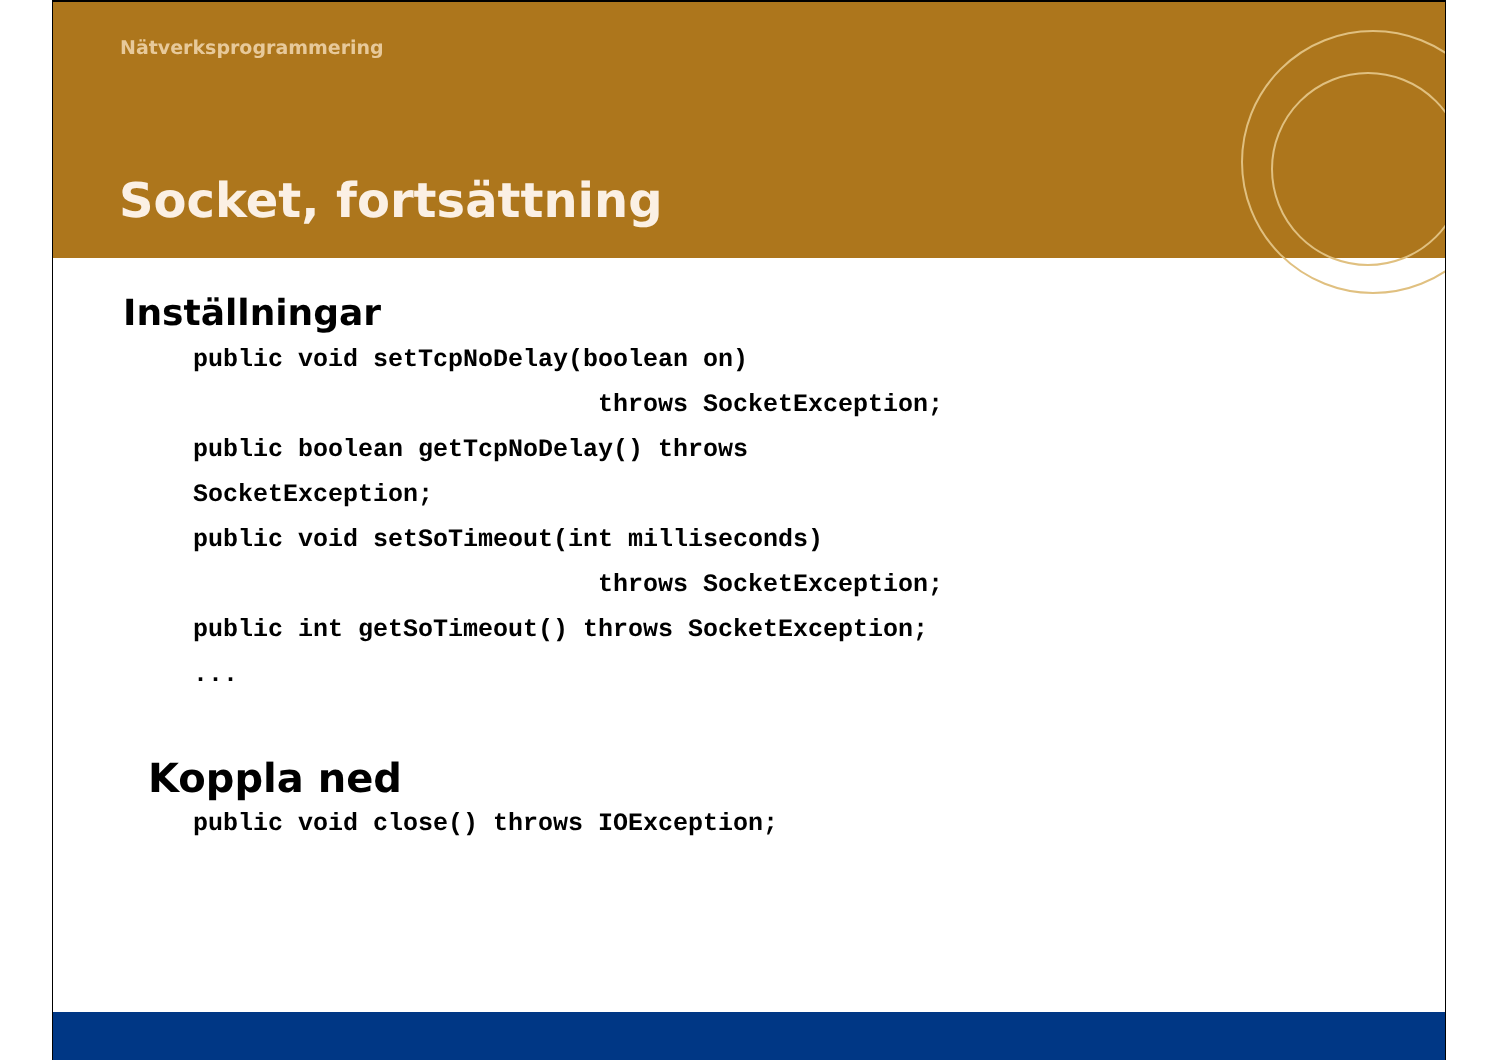Nätverksprogrammering
Socket, fortsättning
Inställningar
public void setTcpNoDelay(boolean on)
                           throws SocketException;
public boolean getTcpNoDelay() throws
SocketException;
public void setSoTimeout(int milliseconds)
                           throws SocketException;
public int getSoTimeout() throws SocketException;
...
Koppla ned
public void close() throws IOException;